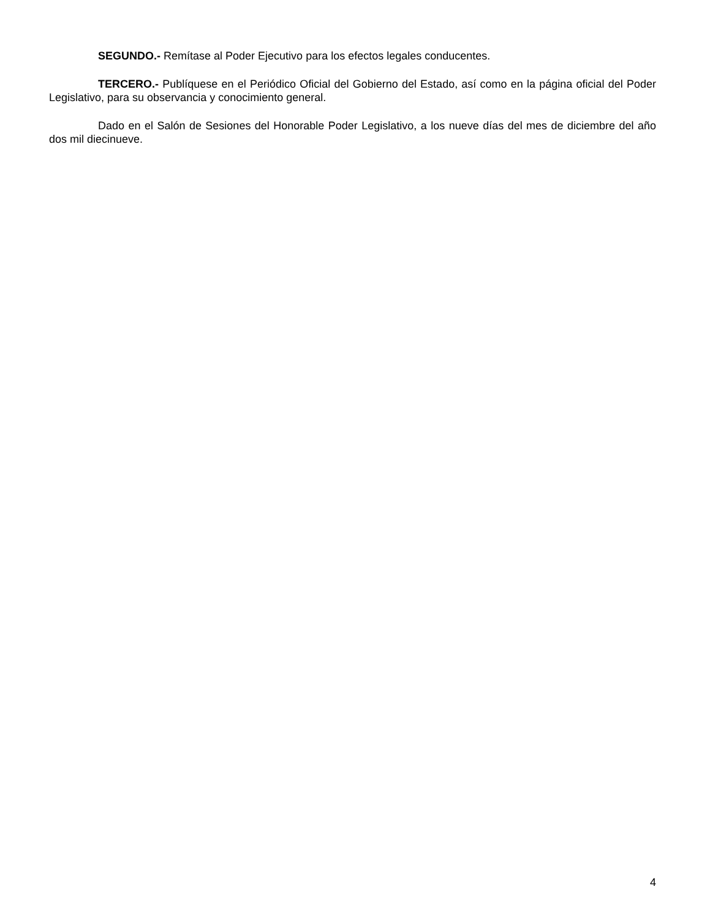SEGUNDO.- Remítase al Poder Ejecutivo para los efectos legales conducentes.
TERCERO.- Publíquese en el Periódico Oficial del Gobierno del Estado, así como en la página oficial del Poder Legislativo, para su observancia y conocimiento general.
Dado en el Salón de Sesiones del Honorable Poder Legislativo, a los nueve días del mes de diciembre del año dos mil diecinueve.
4